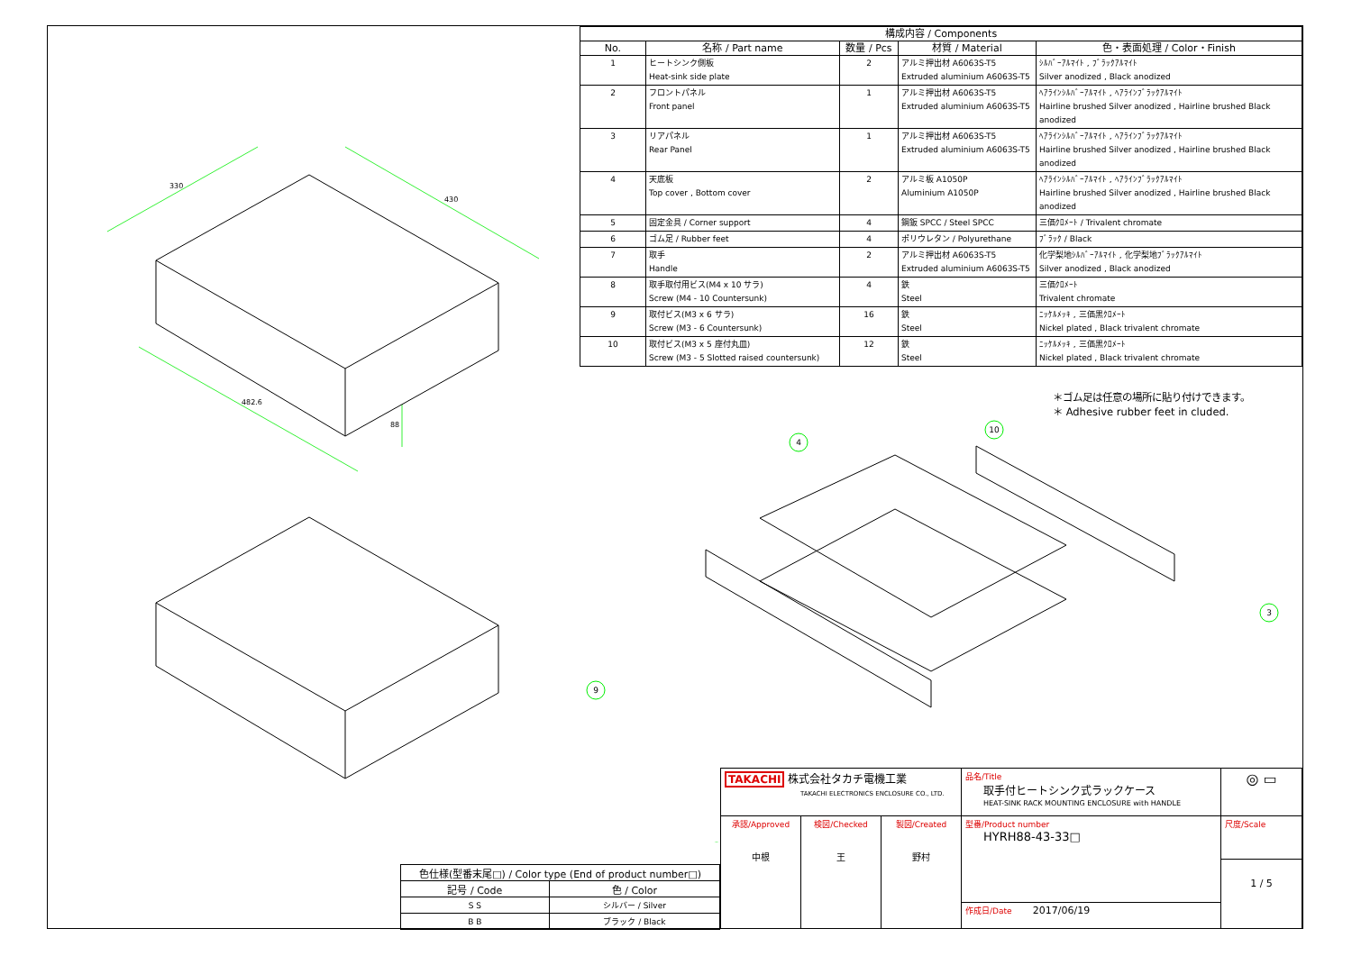330
430
482.6
88
| 構成内容 / Components | | | | |
| --- | --- | --- | --- | --- |
| No. | 名称 / Part name | 数量 / Pcs | 材質 / Material | 色・表面処理 / Color・Finish |
| 1 | ヒートシンク側板 Heat-sink side plate | 2 | アルミ押出材 A6063S-T5 Extruded aluminium A6063S-T5 | ｼﾙﾊﾞｰｱﾙﾏｲﾄ , ﾌﾞﾗｯｸｱﾙﾏｲﾄ Silver anodized , Black anodized |
| 2 | フロントパネル Front panel | 1 | アルミ押出材 A6063S-T5 Extruded aluminium A6063S-T5 | ﾍｱﾗｲﾝｼﾙﾊﾞｰｱﾙﾏｲﾄ , ﾍｱﾗｲﾝﾌﾞﾗｯｸｱﾙﾏｲﾄ Hairline brushed Silver anodized , Hairline brushed Black anodized |
| 3 | リアパネル Rear Panel | 1 | アルミ押出材 A6063S-T5 Extruded aluminium A6063S-T5 | ﾍｱﾗｲﾝｼﾙﾊﾞｰｱﾙﾏｲﾄ , ﾍｱﾗｲﾝﾌﾞﾗｯｸｱﾙﾏｲﾄ Hairline brushed Silver anodized , Hairline brushed Black anodized |
| 4 | 天底板 Top cover , Bottom cover | 2 | アルミ板 A1050P Aluminium A1050P | ﾍｱﾗｲﾝｼﾙﾊﾞｰｱﾙﾏｲﾄ , ﾍｱﾗｲﾝﾌﾞﾗｯｸｱﾙﾏｲﾄ Hairline brushed Silver anodized , Hairline brushed Black anodized |
| 5 | 固定金具 / Corner support | 4 | 鋼鈑 SPCC / Steel SPCC | 三価ｸﾛﾒｰﾄ / Trivalent chromate |
| 6 | ゴム足 / Rubber feet | 4 | ポリウレタン / Polyurethane | ﾌﾞﾗｯｸ / Black |
| 7 | 取手 Handle | 2 | アルミ押出材 A6063S-T5 Extruded aluminium A6063S-T5 | 化学梨地ｼﾙﾊﾞｰｱﾙﾏｲﾄ , 化学梨地ﾌﾞﾗｯｸｱﾙﾏｲﾄ Silver anodized , Black anodized |
| 8 | 取手取付用ビス(M4 x 10 サラ) Screw (M4 - 10 Countersunk) | 4 | 鉄 Steel | 三価ｸﾛﾒｰﾄ Trivalent chromate |
| 9 | 取付ビス(M3 x 6 サラ) Screw (M3 - 6 Countersunk) | 16 | 鉄 Steel | ﾆｯｹﾙﾒｯｷ , 三価黒ｸﾛﾒｰﾄ Nickel plated , Black trivalent chromate |
| 10 | 取付ビス(M3 x 5 座付丸皿) Screw (M3 - 5 Slotted raised countersunk) | 12 | 鉄 Steel | ﾆｯｹﾙﾒｯｷ , 三価黒ｸﾛﾒｰﾄ Nickel plated , Black trivalent chromate |
＊ゴム足は任意の場所に貼り付けできます。
＊ Adhesive rubber feet in cluded.
10
4
3
9
| 色仕様(型番末尾□) / Color type (End of product number□) | |
| --- | --- |
| 記号 / Code | 色 / Color |
| S S | シルバー / Silver |
| B B | ブラック / Black |
TAKACHI 株式会社タカチ電機工業
TAKACHI ELECTRONICS ENCLOSURE CO., LTD.
品名/Title
取手付ヒートシンク式ラックケース
HEAT-SINK RACK MOUNTING ENCLOSURE with HANDLE
◎ ▭
承認/Approved
中根
検図/Checked
王
製図/Created
野村
型番/Product number
HYRH88-43-33□
尺度/Scale
作成日/Date 2017/06/19
1 / 5